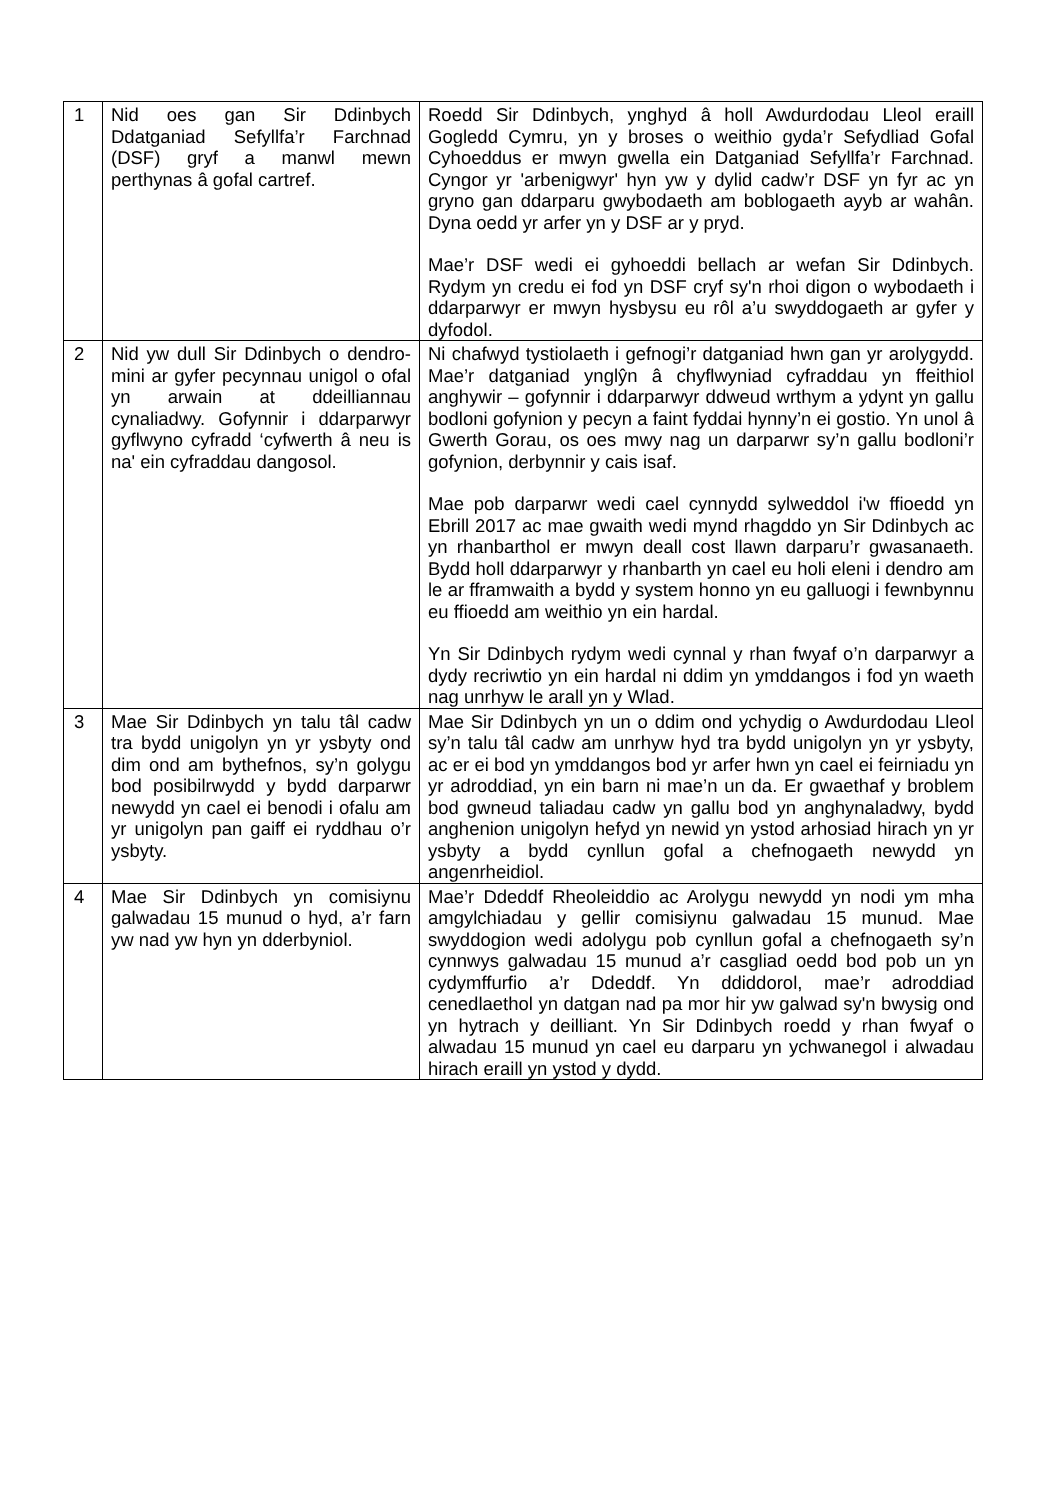| 1 | Nid oes gan Sir Ddinbych Ddatganiad Sefyllfa’r Farchnad (DSF) gryf a manwl mewn perthynas â gofal cartref. | Roedd Sir Ddinbych, ynghyd â holl Awdurdodau Lleol eraill Gogledd Cymru, yn y broses o weithio gyda’r Sefydliad Gofal Cyhoeddus er mwyn gwella ein Datganiad Sefyllfa’r Farchnad. Cyngor yr 'arbenigwyr' hyn yw y dylid cadw’r DSF yn fyr ac yn gryno gan ddarparu gwybodaeth am boblogaeth ayyb ar wahân. Dyna oedd yr arfer yn y DSF ar y pryd. Mae’r DSF wedi ei gyhoeddi bellach ar wefan Sir Ddinbych. Rydym yn credu ei fod yn DSF cryf sy'n rhoi digon o wybodaeth i ddarparwyr er mwyn hysbysu eu rôl a’u swyddogaeth ar gyfer y dyfodol. |
| 2 | Nid yw dull Sir Ddinbych o dendro-mini ar gyfer pecynnau unigol o ofal yn arwain at ddeilliannau cynaliadwy. Gofynnir i ddarparwyr gyflwyno cyfradd ‘cyfwerth â neu is na' ein cyfraddau dangosol. | Ni chafwyd tystiolaeth i gefnogi’r datganiad hwn gan yr arolygydd. Mae’r datganiad ynglŷn â chyflwyniad cyfraddau yn ffeithiol anghywir – gofynnir i ddarparwyr ddweud wrthym a ydynt yn gallu bodloni gofynion y pecyn a faint fyddai hynny’n ei gostio. Yn unol â Gwerth Gorau, os oes mwy nag un darparwr sy’n gallu bodloni’r gofynion, derbynnir y cais isaf. Mae pob darparwr wedi cael cynnydd sylweddol i'w ffioedd yn Ebrill 2017 ac mae gwaith wedi mynd rhagddo yn Sir Ddinbych ac yn rhanbarthol er mwyn deall cost llawn darparu’r gwasanaeth. Bydd holl ddarparwyr y rhanbarth yn cael eu holi eleni i dendro am le ar fframwaith a bydd y system honno yn eu galluogi i fewnbynnu eu ffioedd am weithio yn ein hardal. Yn Sir Ddinbych rydym wedi cynnal y rhan fwyaf o’n darparwyr a dydy recriwtio yn ein hardal ni ddim yn ymddangos i fod yn waeth nag unrhyw le arall yn y Wlad. |
| 3 | Mae Sir Ddinbych yn talu tâl cadw tra bydd unigolyn yn yr ysbyty ond dim ond am bythefnos, sy’n golygu bod posibilrwydd y bydd darparwr newydd yn cael ei benodi i ofalu am yr unigolyn pan gaiff ei ryddhau o’r ysbyty. | Mae Sir Ddinbych yn un o ddim ond ychydig o Awdurdodau Lleol sy’n talu tâl cadw am unrhyw hyd tra bydd unigolyn yn yr ysbyty, ac er ei bod yn ymddangos bod yr arfer hwn yn cael ei feirniadu yn yr adroddiad, yn ein barn ni mae’n un da. Er gwaethaf y broblem bod gwneud taliadau cadw yn gallu bod yn anghynaladwy, bydd anghenion unigolyn hefyd yn newid yn ystod arhosiad hirach yn yr ysbyty a bydd cynllun gofal a chefnogaeth newydd yn angenrheidiol. |
| 4 | Mae Sir Ddinbych yn comisiynu galwadau 15 munud o hyd, a’r farn yw nad yw hyn yn dderbyniol. | Mae’r Ddeddf Rheoleiddio ac Arolygu newydd yn nodi ym mha amgylchiadau y gellir comisiynu galwadau 15 munud. Mae swyddogion wedi adolygu pob cynllun gofal a chefnogaeth sy’n cynnwys galwadau 15 munud a’r casgliad oedd bod pob un yn cydymffurfio a’r Ddeddf. Yn ddiddorol, mae’r adroddiad cenedlaethol yn datgan nad pa mor hir yw galwad sy'n bwysig ond yn hytrach y deilliant. Yn Sir Ddinbych roedd y rhan fwyaf o alwadau 15 munud yn cael eu darparu yn ychwanegol i alwadau hirach eraill yn ystod y dydd. |